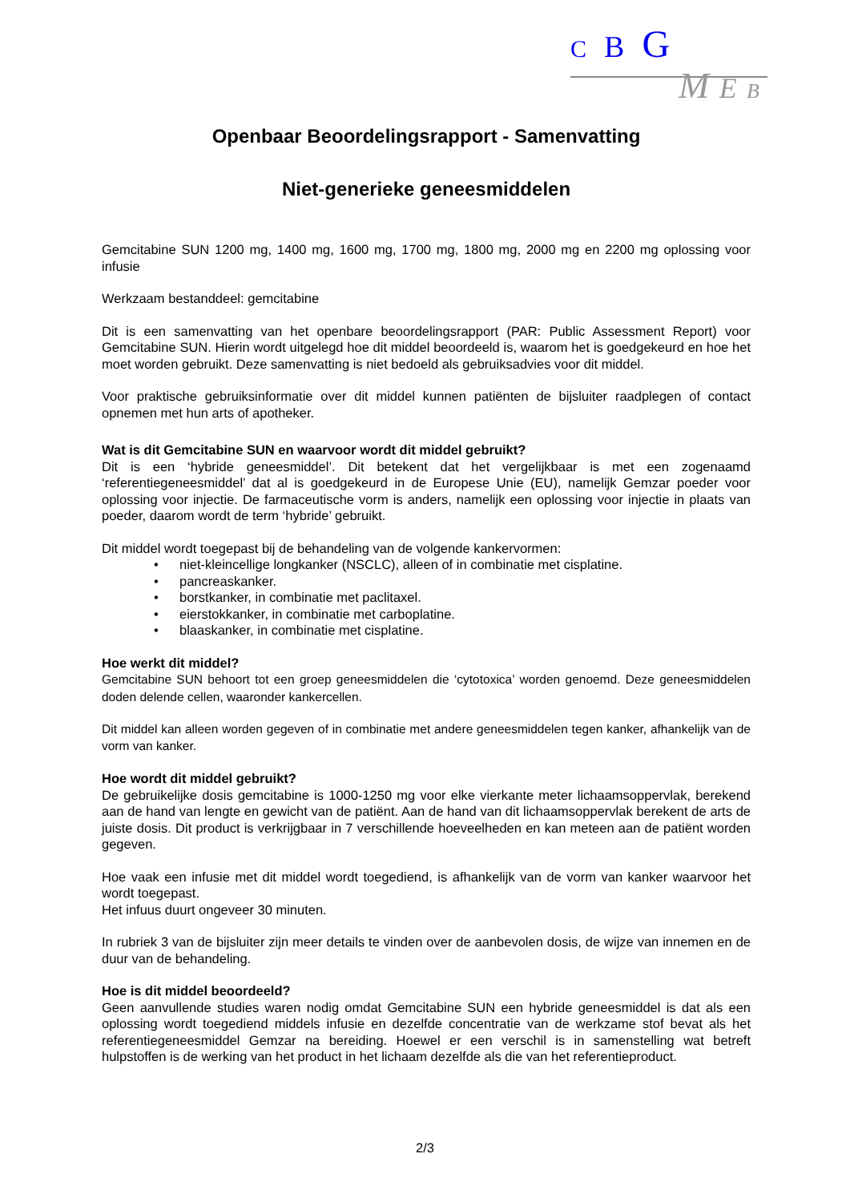C B G
M E B
Openbaar Beoordelingsrapport - Samenvatting
Niet-generieke geneesmiddelen
Gemcitabine SUN 1200 mg, 1400 mg, 1600 mg, 1700 mg, 1800 mg, 2000 mg en 2200 mg oplossing voor infusie
Werkzaam bestanddeel: gemcitabine
Dit is een samenvatting van het openbare beoordelingsrapport (PAR: Public Assessment Report) voor Gemcitabine SUN. Hierin wordt uitgelegd hoe dit middel beoordeeld is, waarom het is goedgekeurd en hoe het moet worden gebruikt. Deze samenvatting is niet bedoeld als gebruiksadvies voor dit middel.
Voor praktische gebruiksinformatie over dit middel kunnen patiënten de bijsluiter raadplegen of contact opnemen met hun arts of apotheker.
Wat is dit Gemcitabine SUN en waarvoor wordt dit middel gebruikt?
Dit is een ‘hybride geneesmiddel’. Dit betekent dat het vergelijkbaar is met een zogenaamd ‘referentiegeneesmiddel’ dat al is goedgekeurd in de Europese Unie (EU), namelijk Gemzar poeder voor oplossing voor injectie. De farmaceutische vorm is anders, namelijk een oplossing voor injectie in plaats van poeder, daarom wordt de term ‘hybride’ gebruikt.
Dit middel wordt toegepast bij de behandeling van de volgende kankervormen:
• niet-kleincellige longkanker (NSCLC), alleen of in combinatie met cisplatine.
• pancreaskanker.
• borstkanker, in combinatie met paclitaxel.
• eierstokkanker, in combinatie met carboplatine.
• blaaskanker, in combinatie met cisplatine.
Hoe werkt dit middel?
Gemcitabine SUN behoort tot een groep geneesmiddelen die ‘cytotoxica’ worden genoemd. Deze geneesmiddelen doden delende cellen, waaronder kankercellen.
Dit middel kan alleen worden gegeven of in combinatie met andere geneesmiddelen tegen kanker, afhankelijk van de vorm van kanker.
Hoe wordt dit middel gebruikt?
De gebruikelijke dosis gemcitabine is 1000-1250 mg voor elke vierkante meter lichaamsoppervlak, berekend aan de hand van lengte en gewicht van de patiënt. Aan de hand van dit lichaamsoppervlak berekent de arts de juiste dosis. Dit product is verkrijgbaar in 7 verschillende hoeveelheden en kan meteen aan de patiënt worden gegeven.
Hoe vaak een infusie met dit middel wordt toegediend, is afhankelijk van de vorm van kanker waarvoor het wordt toegepast.
Het infuus duurt ongeveer 30 minuten.
In rubriek 3 van de bijsluiter zijn meer details te vinden over de aanbevolen dosis, de wijze van innemen en de duur van de behandeling.
Hoe is dit middel beoordeeld?
Geen aanvullende studies waren nodig omdat Gemcitabine SUN een hybride geneesmiddel is dat als een oplossing wordt toegediend middels infusie en dezelfde concentratie van de werkzame stof bevat als het referentiegeneesmiddel Gemzar na bereiding. Hoewel er een verschil is in samenstelling wat betreft hulpstoffen is de werking van het product in het lichaam dezelfde als die van het referentieproduct.
2/3